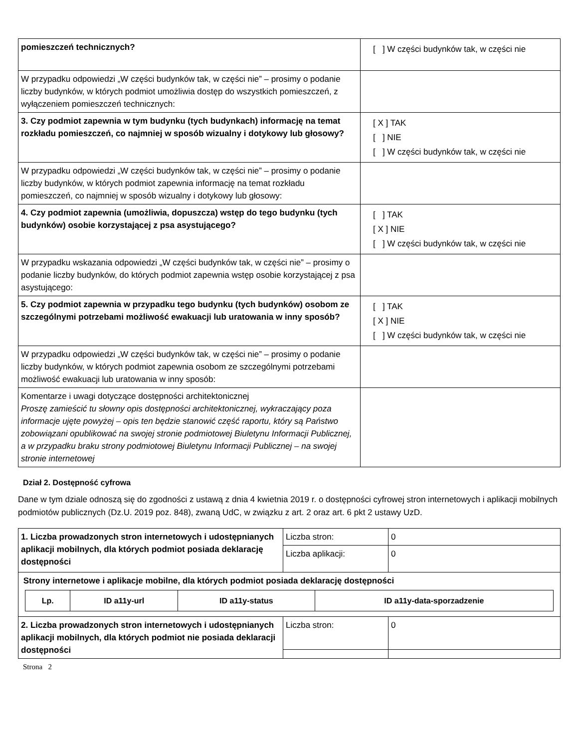| pomieszczeń technicznych? | [ ] W części budynków tak, w części nie |
| W przypadku odpowiedzi „W części budynków tak, w części nie” – prosimy o podanie liczby budynków, w których podmiot umożliwia dostęp do wszystkich pomieszczeń, z wyłączeniem pomieszczeń technicznych: | |
| 3. Czy podmiot zapewnia w tym budynku (tych budynkach) informację na temat rozkładu pomieszczeń, co najmniej w sposób wizualny i dotykowy lub głosowy? | [ X ] TAK [ ] NIE [ ] W części budynków tak, w części nie |
| W przypadku odpowiedzi „W części budynków tak, w części nie” – prosimy o podanie liczby budynków, w których podmiot zapewnia informację na temat rozkładu pomieszczeń, co najmniej w sposób wizualny i dotykowy lub głosowy: | |
| 4. Czy podmiot zapewnia (umożliwia, dopuszcza) wstęp do tego budynku (tych budynków) osobie korzystającej z psa asystującego? | [ ] TAK [ X ] NIE [ ] W części budynków tak, w części nie |
| W przypadku wskazania odpowiedzi „W części budynków tak, w części nie” – prosimy o podanie liczby budynków, do których podmiot zapewnia wstęp osobie korzystającej z psa asystującego: | |
| 5. Czy podmiot zapewnia w przypadku tego budynku (tych budynków) osobom ze szczególnymi potrzebami możliwość ewakuacji lub uratowania w inny sposób? | [ ] TAK [ X ] NIE [ ] W części budynków tak, w części nie |
| W przypadku odpowiedzi „W części budynków tak, w części nie” – prosimy o podanie liczby budynków, w których podmiot zapewnia osobom ze szczególnymi potrzebami możliwość ewakuacji lub uratowania w inny sposób: | |
| Komentarze i uwagi dotyczące dostępności architektonicznej Proszę zamieścić tu słowny opis dostępności architektonicznej, wykraczający poza informacje ujęte powyżej – opis ten będzie stanowić część raportu, który są Państwo zobowiązani opublikować na swojej stronie podmiotowej Biuletynu Informacji Publicznej, a w przypadku braku strony podmiotowej Biuletynu Informacji Publicznej – na swojej stronie internetowej | |
Dział 2. Dostępność cyfrowa
Dane w tym dziale odnoszą się do zgodności z ustawą z dnia 4 kwietnia 2019 r. o dostępności cyfrowej stron internetowych i aplikacji mobilnych podmiotów publicznych (Dz.U. 2019 poz. 848), zwaną UdC, w związku z art. 2 oraz art. 6 pkt 2 ustawy UzD.
| 1. Liczba prowadzonych stron internetowych i udostępnianych aplikacji mobilnych, dla których podmiot posiada deklarację dostępności | Liczba stron: | 0 |
| | Liczba aplikacji: | 0 |
| Strony internetowe i aplikacje mobilne, dla których podmiot posiada deklarację dostępności / Lp. / ID a11y-url / ID a11y-status / ID a11y-data-sporzadzenie / / --- / --- / --- / --- / | | |
| 2. Liczba prowadzonych stron internetowych i udostępnianych aplikacji mobilnych, dla których podmiot nie posiada deklaracji dostępności | Liczba stron: | 0 |
Strona 2